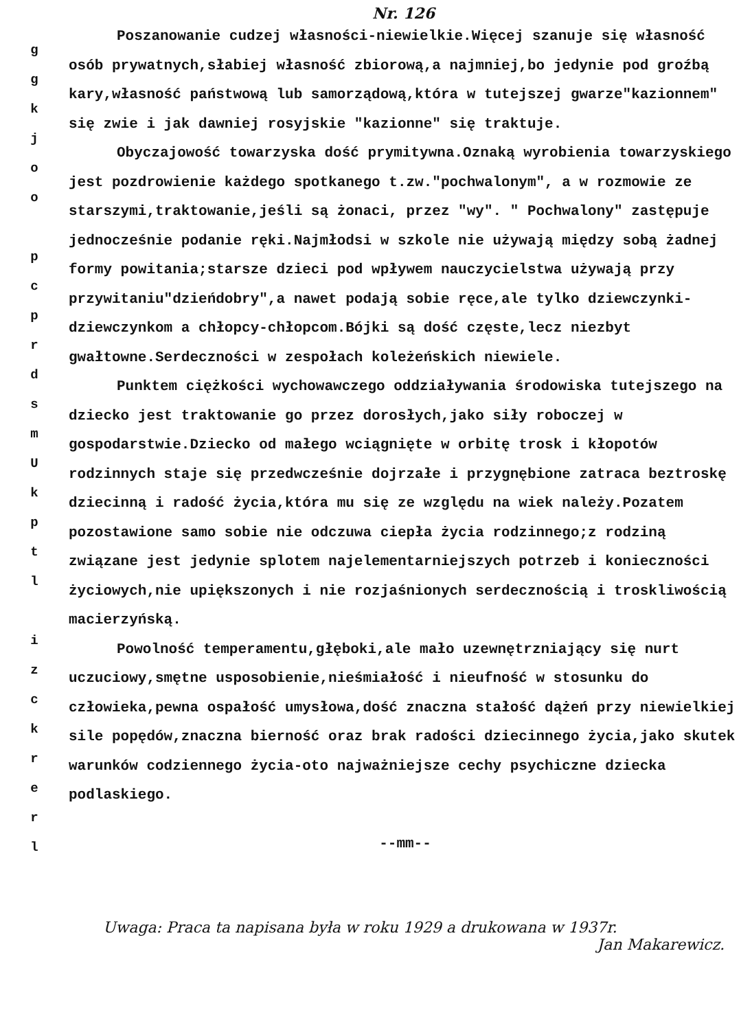Nr. 126
g
g
k
j
o
o
p
c
p
r
d
s
m
U
k
p
t
l
i
z
c
k
r
e
r
l
Poszanowanie cudzej własności-niewielkie.Więcej szanuje się własność osób prywatnych,słabiej własność zbiorową,a najmniej,bo jedynie pod groźbą kary,własność państwową lub samorządową,która w tutejszej gwarze"kazionnem" się zwie i jak dawniej rosyjskie "kazionne" się traktuje.
Obyczajowość towarzyska dość prymitywna.Oznaką wyrobienia towarzyskiego jest pozdrowienie każdego spotkanego t.zw."pochwalonym", a w rozmowie ze starszymi,traktowanie,jeśli są żonaci, przez "wy". " Pochwalony" zastępuje jednocześnie podanie ręki.Najmłodsi w szkole nie używają między sobą żadnej formy powitania;starsze dzieci pod wpływem nauczycielstwa używają przy przywitaniu"dzieńdobry",a nawet podają sobie ręce,ale tylko dziewczynki-dziewczynkom a chłopcy-chłopcom.Bójki są dość częste,lecz niezbyt gwałtowne.Serdeczności w zespołach koleżeńskich niewiele.
Punktem ciężkości wychowawczego oddziaływania środowiska tutejszego na dziecko jest traktowanie go przez dorosłych,jako siły roboczej w gospodarstwie.Dziecko od małego wciągnięte w orbitę trosk i kłopotów rodzinnych staje się przedwcześnie dojrzałe i przygnębione zatraca beztroskę dziecinną i radość życia,która mu się ze względu na wiek należy.Pozatem pozostawione samo sobie nie odczuwa ciepła życia rodzinnego;z rodziną związane jest jedynie splotem najelementarniejszych potrzeb i konieczności życiowych,nie upiększonych i nie rozjaśnionych serdecznością i troskliwością macierzyńską.
Powolność temperamentu,głęboki,ale mało uzewnętrzniający się nurt uczuciowy,smętne usposobienie,nieśmiałość i nieufność w stosunku do człowieka,pewna ospałość umysłowa,dość znaczna stałość dążeń przy niewielkiej sile popędów,znaczna bierność oraz brak radości dziecinnego życia,jako skutek warunków codziennego życia-oto najważniejsze cechy psychiczne dziecka podlaskiego.
--mm--
Uwaga: Praca ta napisana była w roku 1929 a drukowana w 1937r.
Jan Makarewicz.